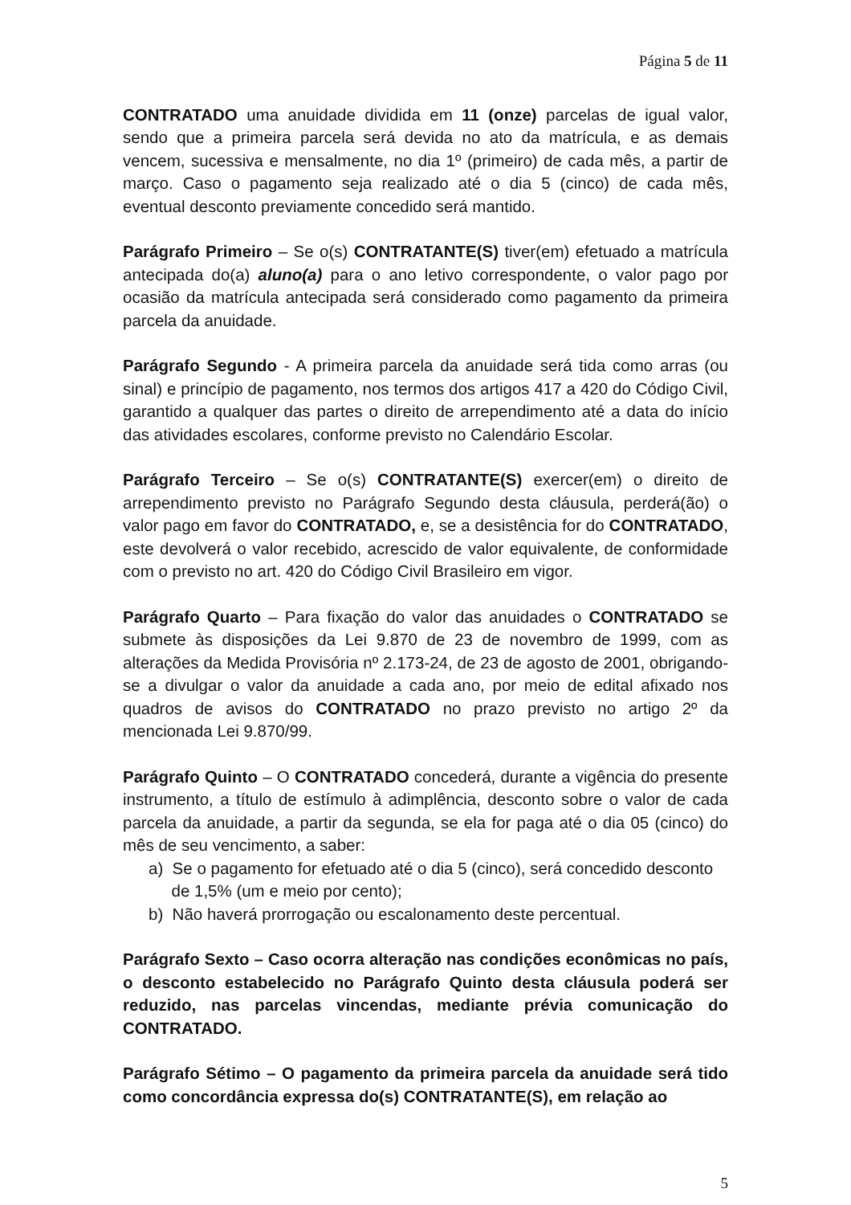Página 5 de 11
CONTRATADO uma anuidade dividida em 11 (onze) parcelas de igual valor, sendo que a primeira parcela será devida no ato da matrícula, e as demais vencem, sucessiva e mensalmente, no dia 1º (primeiro) de cada mês, a partir de março. Caso o pagamento seja realizado até o dia 5 (cinco) de cada mês, eventual desconto previamente concedido será mantido.
Parágrafo Primeiro – Se o(s) CONTRATANTE(S) tiver(em) efetuado a matrícula antecipada do(a) aluno(a) para o ano letivo correspondente, o valor pago por ocasião da matrícula antecipada será considerado como pagamento da primeira parcela da anuidade.
Parágrafo Segundo - A primeira parcela da anuidade será tida como arras (ou sinal) e princípio de pagamento, nos termos dos artigos 417 a 420 do Código Civil, garantido a qualquer das partes o direito de arrependimento até a data do início das atividades escolares, conforme previsto no Calendário Escolar.
Parágrafo Terceiro – Se o(s) CONTRATANTE(S) exercer(em) o direito de arrependimento previsto no Parágrafo Segundo desta cláusula, perderá(ão) o valor pago em favor do CONTRATADO, e, se a desistência for do CONTRATADO, este devolverá o valor recebido, acrescido de valor equivalente, de conformidade com o previsto no art. 420 do Código Civil Brasileiro em vigor.
Parágrafo Quarto – Para fixação do valor das anuidades o CONTRATADO se submete às disposições da Lei 9.870 de 23 de novembro de 1999, com as alterações da Medida Provisória nº 2.173-24, de 23 de agosto de 2001, obrigando-se a divulgar o valor da anuidade a cada ano, por meio de edital afixado nos quadros de avisos do CONTRATADO no prazo previsto no artigo 2º da mencionada Lei 9.870/99.
Parágrafo Quinto – O CONTRATADO concederá, durante a vigência do presente instrumento, a título de estímulo à adimplência, desconto sobre o valor de cada parcela da anuidade, a partir da segunda, se ela for paga até o dia 05 (cinco) do mês de seu vencimento, a saber:
a) Se o pagamento for efetuado até o dia 5 (cinco), será concedido desconto
de 1,5% (um e meio por cento);
b) Não haverá prorrogação ou escalonamento deste percentual.
Parágrafo Sexto – Caso ocorra alteração nas condições econômicas no país, o desconto estabelecido no Parágrafo Quinto desta cláusula poderá ser reduzido, nas parcelas vincendas, mediante prévia comunicação do CONTRATADO.
Parágrafo Sétimo – O pagamento da primeira parcela da anuidade será tido como concordância expressa do(s) CONTRATANTE(S), em relação ao
5